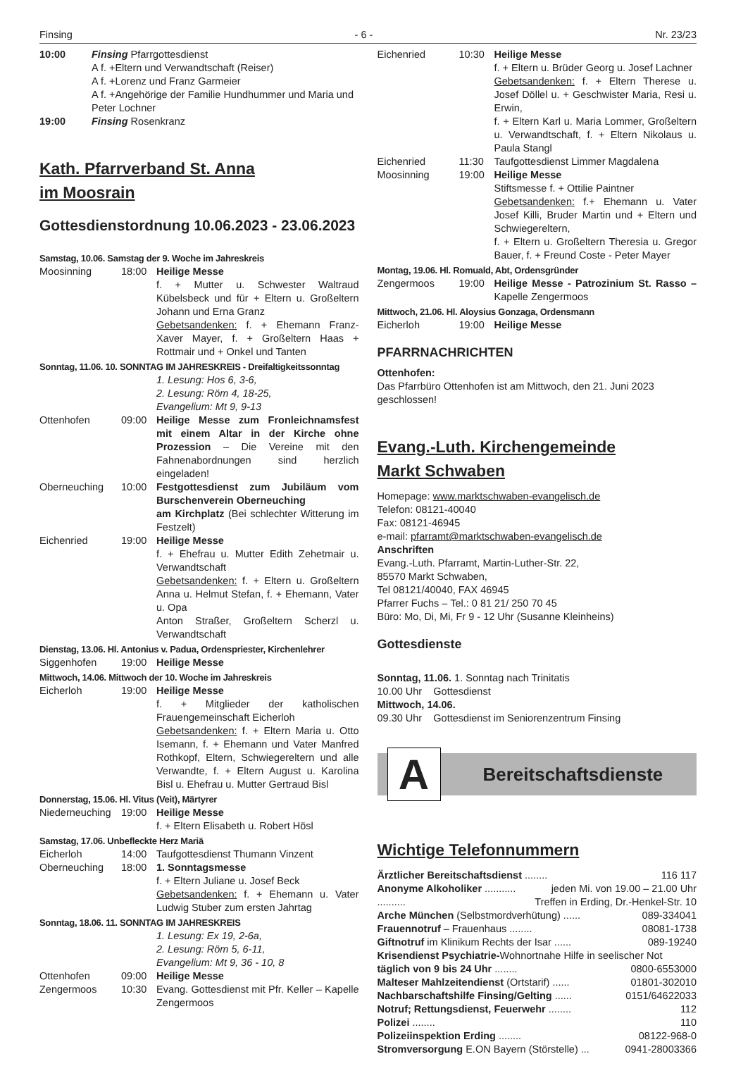Finsing - 6 - Nr. 23/23
10:00 Finsing Pfarrgottesdienst
A f. +Eltern und Verwandtschaft (Reiser)
A f. +Lorenz und Franz Garmeier
A f. +Angehörige der Familie Hundhummer und Maria und Peter Lochner
19:00 Finsing Rosenkranz
Kath. Pfarrverband St. Anna
im Moosrain
Gottesdienstordnung 10.06.2023 - 23.06.2023
Samstag, 10.06. Samstag der 9. Woche im Jahreskreis
Moosinning 18:00 Heilige Messe
f. + Mutter u. Schwester Waltraud Kübelsbeck und für + Eltern u. Großeltern Johann und Erna Granz
Gebetsandenken: f. + Ehemann Franz-Xaver Mayer, f. + Großeltern Haas + Rottmair und + Onkel und Tanten
Sonntag, 11.06. 10. SONNTAG IM JAHRESKREIS - Dreifaltigkeitssonntag
1. Lesung: Hos 6, 3-6,
2. Lesung: Röm 4, 18-25,
Evangelium: Mt 9, 9-13
Ottenhofen 09:00 Heilige Messe zum Fronleichnamsfest mit einem Altar in der Kirche ohne Prozession – Die Vereine mit den Fahnenabordnungen sind herzlich eingeladen!
Oberneuching 10:00 Festgottesdienst zum Jubiläum vom Burschenverein Oberneuching
am Kirchplatz (Bei schlechter Witterung im Festzelt)
Eichenried 19:00 Heilige Messe
f. + Ehefrau u. Mutter Edith Zehetmair u. Verwandtschaft
Gebetsandenken: f. + Eltern u. Großeltern Anna u. Helmut Stefan, f. + Ehemann, Vater u. Opa
Anton Straßer, Großeltern Scherzl u. Verwandtschaft
Dienstag, 13.06. Hl. Antonius v. Padua, Ordenspriester, Kirchenlehrer
Siggenhofen 19:00 Heilige Messe
Mittwoch, 14.06. Mittwoch der 10. Woche im Jahreskreis
Eicherloh 19:00 Heilige Messe
f. + Mitglieder der katholischen Frauengemeinschaft Eicherloh
Gebetsandenken: f. + Eltern Maria u. Otto Isemann, f. + Ehemann und Vater Manfred Rothkopf, Eltern, Schwiegereltern und alle Verwandte, f. + Eltern August u. Karolina Bisl u. Ehefrau u. Mutter Gertraud Bisl
Donnerstag, 15.06. Hl. Vitus (Veit), Märtyrer
Niederneuching 19:00 Heilige Messe
f. + Eltern Elisabeth u. Robert Hösl
Samstag, 17.06. Unbefleckte Herz Mariä
Eicherloh 14:00 Taufgottesdienst Thumann Vinzent
Oberneuching 18:00 1. Sonntagsmesse
f. + Eltern Juliane u. Josef Beck
Gebetsandenken: f. + Ehemann u. Vater Ludwig Stuber zum ersten Jahrtag
Sonntag, 18.06. 11. SONNTAG IM JAHRESKREIS
1. Lesung: Ex 19, 2-6a,
2. Lesung: Röm 5, 6-11,
Evangelium: Mt 9, 36 - 10, 8
Ottenhofen 09:00 Heilige Messe
Zengermoos 10:30 Evang. Gottesdienst mit Pfr. Keller – Kapelle Zengermoos
Eichenried 10:30 Heilige Messe
f. + Eltern u. Brüder Georg u. Josef Lachner
Gebetsandenken: f. + Eltern Therese u. Josef Döllel u. + Geschwister Maria, Resi u. Erwin,
f. + Eltern Karl u. Maria Lommer, Großeltern u. Verwandtschaft, f. + Eltern Nikolaus u. Paula Stangl
Eichenried 11:30 Taufgottesdienst Limmer Magdalena
Moosinning 19:00 Heilige Messe
Stiftsmesse f. + Ottilie Paintner
Gebetsandenken: f.+ Ehemann u. Vater Josef Killi, Bruder Martin und + Eltern und Schwiegereltern,
f. + Eltern u. Großeltern Theresia u. Gregor Bauer, f. + Freund Coste - Peter Mayer
Montag, 19.06. Hl. Romuald, Abt, Ordensgründer
Zengermoos 19:00 Heilige Messe - Patrozinium St. Rasso – Kapelle Zengermoos
Mittwoch, 21.06. Hl. Aloysius Gonzaga, Ordensmann
Eicherloh 19:00 Heilige Messe
PFARRNACHRICHTEN
Ottenhofen:
Das Pfarrbüro Ottenhofen ist am Mittwoch, den 21. Juni 2023 geschlossen!
Evang.-Luth. Kirchengemeinde
Markt Schwaben
Homepage: www.marktschwaben-evangelisch.de
Telefon: 08121-40040
Fax: 08121-46945
e-mail: pfarramt@marktschwaben-evangelisch.de
Anschriften
Evang.-Luth. Pfarramt, Martin-Luther-Str. 22,
85570 Markt Schwaben,
Tel 08121/40040, FAX 46945
Pfarrer Fuchs – Tel.: 0 81 21/ 250 70 45
Büro: Mo, Di, Mi, Fr 9 - 12 Uhr (Susanne Kleinheins)
Gottesdienste
Sonntag, 11.06. 1. Sonntag nach Trinitatis
10.00 Uhr Gottesdienst
Mittwoch, 14.06.
09.30 Uhr Gottesdienst im Seniorenzentrum Finsing
A
Bereitschaftsdienste
Wichtige Telefonnummern
Ärztlicher Bereitschaftsdienst ........ 116 117
Anonyme Alkoholiker ........... jeden Mi. von 19.00 – 21.00 Uhr
.......... Treffen in Erding, Dr.-Henkel-Str. 10
Arche München (Selbstmordverhütung) ...... 089-334041
Frauennotruf – Frauenhaus ........ 08081-1738
Giftnotruf im Klinikum Rechts der Isar ...... 089-19240
Krisendienst Psychiatrie-Wohnortnahe Hilfe in seelischer Not
täglich von 9 bis 24 Uhr ........ 0800-6553000
Malteser Mahlzeitendienst (Ortstarif) ...... 01801-302010
Nachbarschaftshilfe Finsing/Gelting ...... 0151/64622033
Notruf; Rettungsdienst, Feuerwehr ........ 112
Polizei ........ 110
Polizeiinspektion Erding ........ 08122-968-0
Stromversorgung E.ON Bayern (Störstelle) ... 0941-28003366